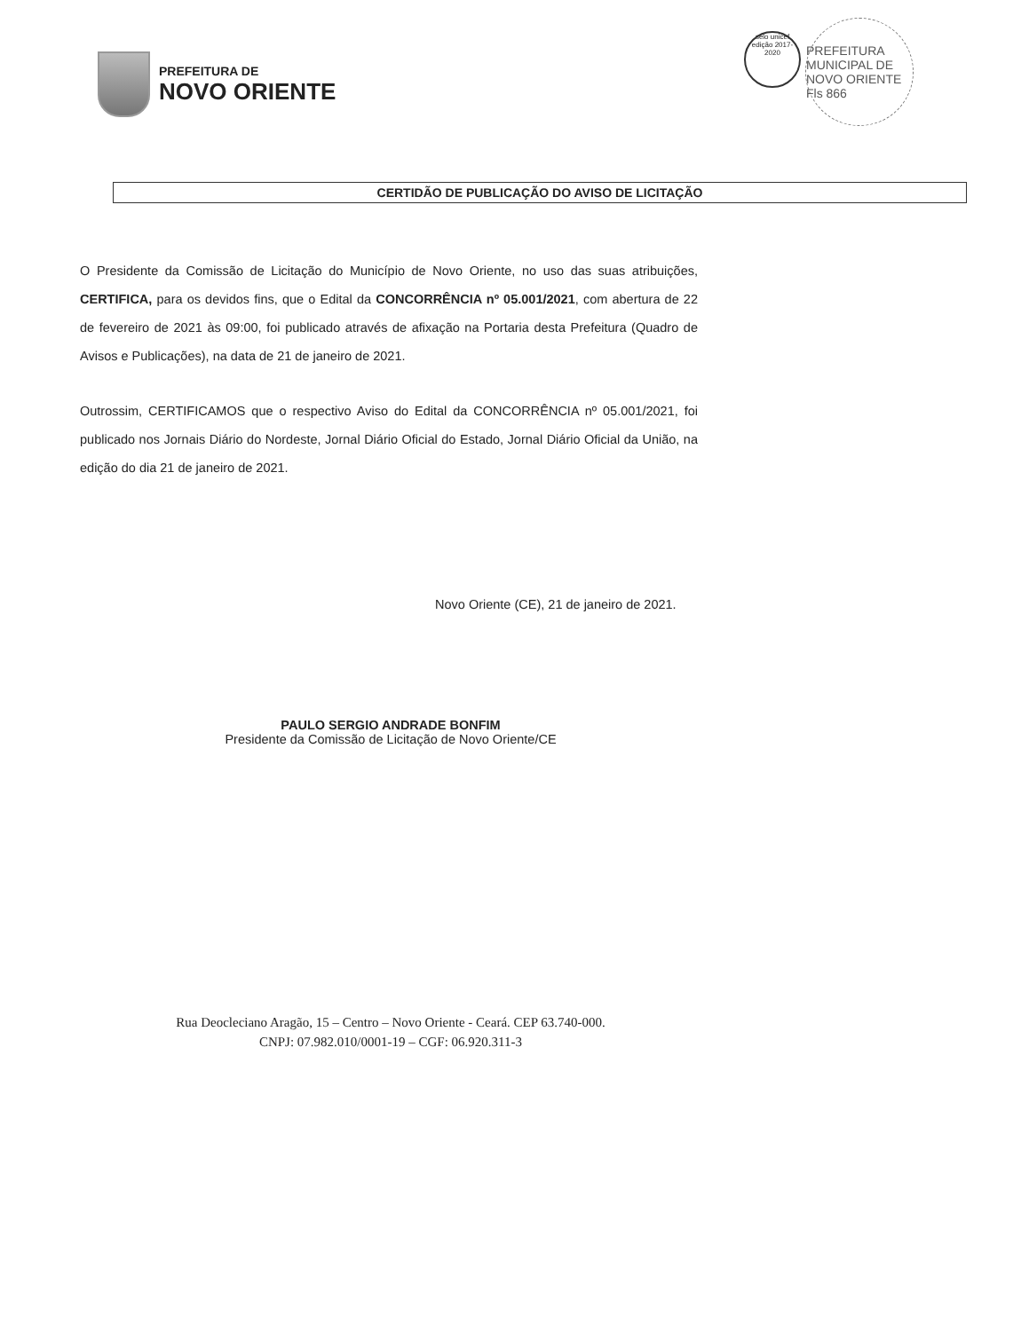PREFEITURA DE
NOVO ORIENTE
selo unicef
edição 2017-2020
PREFEITURA MUNICIPAL DE NOVO ORIENTE
Fls 866
CERTIDÃO DE PUBLICAÇÃO DO AVISO DE LICITAÇÃO
O Presidente da Comissão de Licitação do Município de Novo Oriente, no uso das suas atribuições, CERTIFICA, para os devidos fins, que o Edital da CONCORRÊNCIA nº 05.001/2021, com abertura de 22 de fevereiro de 2021 às 09:00, foi publicado através de afixação na Portaria desta Prefeitura (Quadro de Avisos e Publicações), na data de 21 de janeiro de 2021.
Outrossim, CERTIFICAMOS que o respectivo Aviso do Edital da CONCORRÊNCIA nº 05.001/2021, foi publicado nos Jornais Diário do Nordeste, Jornal Diário Oficial do Estado, Jornal Diário Oficial da União, na edição do dia 21 de janeiro de 2021.
Novo Oriente (CE), 21 de janeiro de 2021.
PAULO SERGIO ANDRADE BONFIM
Presidente da Comissão de Licitação de Novo Oriente/CE
Rua Deocleciano Aragão, 15 – Centro – Novo Oriente - Ceará. CEP 63.740-000.
CNPJ: 07.982.010/0001-19 – CGF: 06.920.311-3